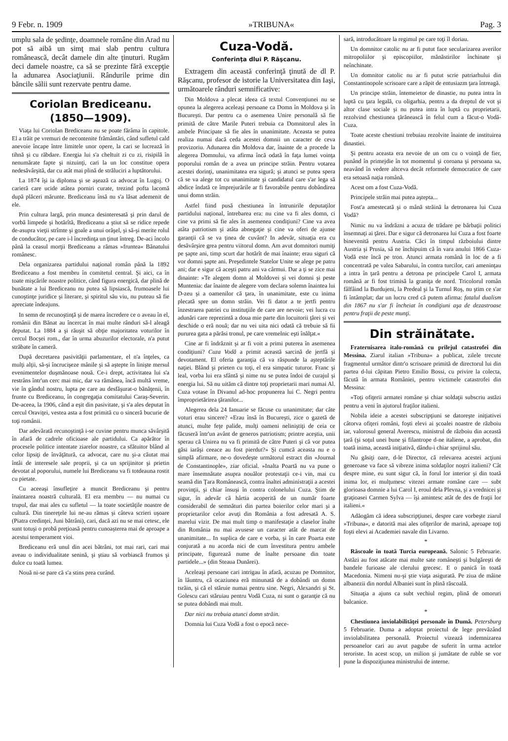9 Febr. n. 1909 »TRIBUNA« Pag. 3
umplu sala de şedinţe, doamnele române din Arad nu pot să aibă un simţ mai slab pentru cultura românească, decât damele din alte ţinuturi. Rugăm deci damele noastre, ca să se prezinte fără excepţie la adunarea Asociaţiunii. Rândurile prime din băncile sălii sunt rezervate pentru dame.
Coriolan Brediceanu.
(1850—1909).
Viaţa lui Coriolan Brediceanu nu se poate fărâma în capitole. El a trăit pe vremuri de necontenite frământări, când sufletul cald anevoie încape între limitele unor opere, la cari se lucrează în tihnă şi cu răbdare. Energia lui s'a cheltuit zi cu zi, risipilă în nenumărate fapte şi nizuinţi, cari la un loc constitue opera nedesăvârşită, dar cu atât mai plină de străluciri a luptătorului.
La 1874 îşi ia diploma şi se aşează ca advocat în Lugoj. O carieră care ucide atâtea porniri curate, trezind pofta lacomă după plăceri mărunte. Brediceanu însă nu s'a lăsat ademenit de ele.
Prin cultura largă, prin munca desinteresată şi prin darul de vorbă limpede şi hotărîtă, Brediceanu a ştiut să se ridice repede de-asupra vieţii strîmte şi goale a unui orăşel, şi să-şi merite rolul de conducător, pe care i-l încredinţa un ţinut întreg. De-aci încolo până la ceasul morţii Brediceanu a rămas »fruntea« Bănatului românesc.
Dela organizarea partidului naţional român până la 1892 Brediceanu a fost membru în comitetul central. Şi aici, ca în toate mişcările noastre politice, când figura energică, dar plină de bunătate a lui Brediceanu nu putea să lipsiască, frumoasele lui cunoştinţe juridice şi literare, şi spiritul său viu, nu puteau să fie apreciate îndeajuns.
In semn de recunoştinţă şi de marea încredere ce o aveau în el, românii din Bănat au încercat în mai multe rânduri să-l aleagă deputat. La 1884 a şi răuşit să obţie majoritatea voturilor în cercul Bocşei rom., dar în urma abuzurilor electorale, n'a putut străbate în cameră.
După decretarea pasivităţii parlamentare, el n'a înţeles, ca mulţi alţii, să-şi încrucişeze mânile şi să aştepte în linişte mersul evenimentelor duşmănoase nouă. Ce-i drept, activitatea lui s'a restrâns într'un cerc mai mic, dar va rămânea, încă multă vreme, vie în gândul nostru, lupta pe care au desfăşurat-o bănăţenii, în frunte cu Brediceanu, în congregaţia comitatului Caraş-Severin. De-aceea, la 1906, când a eşit din pasivitate, şi s'a ales deputat în cercul Oraviţei, vestea asta a fost primită cu o sinceră bucurie de toţi românii.
Dar adevărată recunoştinţă i-se cuvine pentru munca săvârşită în afară de cadrele oficioase ale partidului. Ca apărător în procesele politice intentate ziarelor noastre, ca sfătuitor blând al celor lipsiţi de învăţătură, ca advocat, care nu şi-a căutat mai întâi de interesele sale proprii, şi ca un sprijinitor şi prietin devotat al poporului, numele lui Brediceanu va fi totdeauna rostit cu pietate.
Cu aceeaşi însufleţire a muncit Brediceanu şi pentru înaintarea noastră culturală. El era membru — nu numai cu trupul, dar mai ales cu sufletul — la toate societăţile noastre de cultură. Din tinereţele lui ne-au rămas şi câteva scrieri uşoare (Piatra credinţei, Juni bătrâni), cari, dacă azi nu se mai cetesc, ele sunt totuşi o probă preţioasă pentru cunoaşterea mai de aproape a acestui temperament vioi.
Brediceanu eră unul din acei bătrâni, tot mai rari, cari mai aveau o individualitate senină, şi ştiau să vorbiască frumos şi dulce cu toată lumea.
Nouă ni-se pare că s'a stins prea curând.
Cuza-Vodă.
Conferinţa dlui P. Răşcanu.
Extragem din această conferinţă ţinută de dl P. Răşcanu, profesor de istorie la Universitatea din Iaşi, următoarele rânduri semnificative:
Din Moldova a plecat ideea că textul Convenţiunei nu se opunea la alegerea aceleaşi persoane ca Domn în Moldova şi în Bucureşti. Dar pentru ca o asemenea Unire personală să fie primită de către Marile Puteri trebuia ca Domnitorul ales în ambele Principate să fie ales în unanimitate. Aceasta se putea realiza numai dacă ceda acestei domnii un caracter de ceva provizoriu. Adunarea din Moldova dar, înainte de a procede la alegerea Domnului, va afirma încă odată în faţa lumei voinţa poporului român de a avea un principe străin. Pentru votarea acestei dorinţi, unanimitatea era sigură; şi atunci se putea spera că se va alege tot cu unanimitate şi candidatul care s'ar lega să abdice îndată ce împrejurările ar fi favorabile pentru dobândirea unui domn străin.
Astfel fiind pusă chestiunea în întrunirile deputaţilor partidului naţional, întrebarea era: nu cine va fi ales domn, ci cine va primi să fie ales în asemenea condiţiuni? Cine va avea atâta patriotism şi atâta abnegaţie şi cine va oferi de ajunse garanţii că se va ţinea de cuvânt? In adevăr, situaţia era cu desăvârşire grea pentru viitorul domn. Am avut domnitori numiţi pe şapte ani, timp scurt dar hotărît de mai înainte; erau siguri că vor domni şapte ani. Preşedintele Statelor Unite se alege pe patru ani; dar e sigur că aceşti patru ani va cârmui. Dar a ţi se zice mai dinainte: »Te alegem domn al Moldovei şi vei domni şi peste Muntenia: dar înainte de alegere vom declara solemn înaintea lui D-zeu şi a oamenilor că ţara, în unanimitate, este cu inima plecată spre un domn străin. Vei fi dator a te jertfi pentru înzestrarea patriei cu instituţiile de care are nevoie; vei lucra cu adunări care reprezintă a doua mie parte din locuitorii ţărei şi vei deschide o eră nouă; dar nu vei uita nici odată că trebuie să fii pururea gata a părăsi tronul, pe care vremelnic eşti înălţat.«
Cine ar fi îndrăznit şi ar fi voit a primi puterea în asemenea condiţiuni? Cuza Vodă a primit această sarcină de jertfă şi devotament. El oferia garanţia că va răspunde la aşteptările naţiei. Blând şi prieten cu toţi, el era simpatic tuturor. Franc şi leal, vorba lui era sfântă şi nime nu se putea îndoi de curajul şi energia lui. Să nu uităm că dintre toţi proprietarii mari numai Al. Cuza votase în Divanul ad-hoc propunerea lui C. Negri pentru împroprietărirea ţăranilor...
Alegerea dela 24 Ianuarie se făcuse cu unanimitate; dar câte voturi erau sincere? «Erau însă în Bucureşti, zice o gazetă de atunci, multe feţe palide, mulţi oameni neliniştiţi de ceia ce făcuseră într'un avânt de generos patriotism; printre aceştia, unii sperau că Unirea nu va fi primită de către Puteri şi că vor putea găsi iarăşi ceeace au fost pierdut?» Şi cumcă aceasta nu e o simplă afirmare, ne-o dovedeşte următorul estract din «Journal de Constantinople», ziar oficial. »Inalta Poartă nu va pune o mare însemnătate asupra nouălor protestaţii ce-i vin, mai cu seamă din Ţara Românească, contra înaltei administraţii a acestei provinţii, şi chiar însuşi în contra colonelului Cuza. Ştim de sigur, în adevăr că hârtia acoperită de un număr foarte considerabil de semnături din partea boierilor celor mari şi a proprietarilor celor avuţi din România a fost adresată A. S. marelui vizir. De mai mult timp o manifestaţie a claselor înalte din România nu mai avusese un caracter atât de marcat de unanimitate... In suplica de care e vorba, şi în care Poarta este conjurată a nu acorda nici de cum învestitura pentru ambele principate, figurează nume de înalte persoane din toate partidele...» (din Steaua Dunărei).
Aceleaşi persoane cari intrigau în afară, acuzau pe Domnitor, în lăuntru, că ocaziunea eră minunată de a dobândi un domn tsrăin, şi că el stăruie numai pentru sine. Negri, Alexandri şi St. Golescu cari stăruiau pentru Vodă Cuza, ni sunt o garanţie că nu se putea dobândi mai mult.
Dar nici nu trebuia atunci domn străin.
Domnia lui Cuza Vodă a fost o epocă nece-
sară, introducătoare la regimul pe care toţi îl doriau.
Un domnitor catolic nu ar fi putut face secularizarea averilor mitropoliilor şi episcopiilor, mănăstirilor închinate şi neînchinate.
Un domnitor catolic nu ar fi putut scrie patriarhului din Constantinopole scrisoare care a răpit de entusiazm ţara întreagă.
Un principe străin, întemeietor de dinastie, nu putea intra în luptă cu ţara legală, cu oligarhia, pentru a da dreptul de vot şi altor clase sociale şi nu putea intra în luptă cu proprietarii, rezolvind chestiunea ţărănească în felul cum a făcut-o Vodă-Cuza.
Toate aceste chestiuni trebuiau rezolvite înainte de instituirea dinastiei.
Şi pentru aceasta era nevoie de un om cu o voinţă de fier, punând în primejdie în tot momentul şi coroana şi persoana sa, neavând în vedere altceva decât reformele democratice de care era setoasă naţia română.
Acest om a fost Cuza-Vodă.
Principele străin mai putea aştepta...
Fost'a amestecată şi o mână străină la detronarea lui Cuza Vodă?
Nimic nu va îndrăzni a acuza de trădare pe bărbaţii politici însemnaţi ai ţărei. Dar e sigur că detronarea lui Cuza a fost foarte binevenită pentru Austria. Căci în timpul războiului dintre Austria şi Prusia, să ne închipuim că în vara anului 1866 Cuza-Vodă este încă pe tron. Atunci armata română în loc de a fi concentrată pe valea Sabarului, în contra turcilor, cari ameninţau a intra în ţară pentru a detrona pe principele Carol I, armata română ar fi fost trimisă la graniţa de nord. Tricolorul român fâlfâind la Burdujeni, la Predeal şi la Turnul Roş, nu ştim ce s'ar fi întâmplat; dar un lucru cred că putem afirma: fatalul dualism din 1867 nu s'ar fi încheiat în condiţiuni aşa de dezastroase pentru fraţii de peste munţi.
Din străinătate.
Fraternisarea italo-română cu prilejul catastrofei din Messina. Ziarul italian »Tribuna« a publicat, zilele trecute fragmentul următor dintr'o scrisoare primită de directorul lui din partea d-lui căpitan Pietro Emilio Bossi, cu privire la colecta, făcută în armata României, pentru victimele catastrofei din Messina:
»Toţi ofiţerii armatei române şi chiar soldaţii subscriu astăzi pentru a veni în ajutorul fraţilor italieni.
Nobila ideie a acestei subscripţiuni se datoreşte iniţiativei câtorva ofiţeri români, foşti elevi ai şcoalei noastre de războiu iar, valorosul general Averescu, ministrul de războiu din această ţară (şi soţul unei bune şi filantrope d-ne italiene, a aprobat, din toată inima, această iniţiativă, dându-i chiar sprijinul său.
Nu găsiţi oare, d-le Director, că relevarea acestei acţiuni generoase va face să vibreze inima soldaţilor noştri italieni? Cât despre mine, eu sunt sigur că, în forul lor interior şi din toată inima lor, ei mulţumesc vitezei armate române care — subt glorioasa domnie a lui Carol I, eroul dela Plevna, şi a vrednicei şi graţioasei Carmen Sylva — îşi amintesc atât de des de fraţii lor italieni.«
Adăogăm că ideea subscripţiunei, despre care vorbeşte ziarul »Tribuna«, e datorită mai ales ofiţerilor de marină, aproape toţi foşti elevi ai Academiei navale din Livarno.
*
Răscoale în toată Turcia europeană. Salonic 5 Februarie. Astăzi au fost atăcate mai multe sate româneşti şi bulgăreşti de bandele furioase ale clerului grecesc. E o panică în toată Macedonia. Nimeni nu-şi ştie viaţa asigurată. Pe ziua de mâine albanezii din nordul Albaniei sunt în plină răscoală.
Situaţia a ajuns ca subt vechiul regim, plină de omoruri balcanice.
*
Chestiunea inviolabilităţei personale în Dumă. Petersburg 5 Februarie. Duma a adoptat proiectul de lege prevăzând inviolabilitatea personală. Proiectul vizează indemnizarea persoanelor cari au avut pagube de suferit în urma actelor teroriste. In acest scop, un milion şi jumătate de ruble se vor pune la dispoziţiunea ministrului de interne.